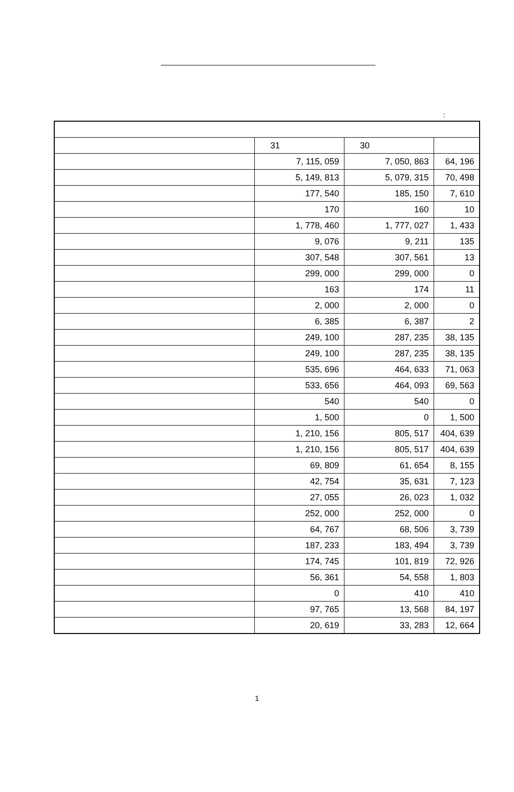:
| | 31 | 30 | |
| --- | --- | --- | --- |
| | 7, 115, 059 | 7, 050, 863 | 64, 196 |
| | 5, 149, 813 | 5, 079, 315 | 70, 498 |
| | 177, 540 | 185, 150 | 7, 610 |
| | 170 | 160 | 10 |
| | 1, 778, 460 | 1, 777, 027 | 1, 433 |
| | 9, 076 | 9, 211 | 135 |
| | 307, 548 | 307, 561 | 13 |
| | 299, 000 | 299, 000 | 0 |
| | 163 | 174 | 11 |
| | 2, 000 | 2, 000 | 0 |
| | 6, 385 | 6, 387 | 2 |
| | 249, 100 | 287, 235 | 38, 135 |
| | 249, 100 | 287, 235 | 38, 135 |
| | 535, 696 | 464, 633 | 71, 063 |
| | 533, 656 | 464, 093 | 69, 563 |
| | 540 | 540 | 0 |
| | 1, 500 | 0 | 1, 500 |
| | 1, 210, 156 | 805, 517 | 404, 639 |
| | 1, 210, 156 | 805, 517 | 404, 639 |
| | 69, 809 | 61, 654 | 8, 155 |
| | 42, 754 | 35, 631 | 7, 123 |
| | 27, 055 | 26, 023 | 1, 032 |
| | 252, 000 | 252, 000 | 0 |
| | 64, 767 | 68, 506 | 3, 739 |
| | 187, 233 | 183, 494 | 3, 739 |
| | 174, 745 | 101, 819 | 72, 926 |
| | 56, 361 | 54, 558 | 1, 803 |
| | 0 | 410 | 410 |
| | 97, 765 | 13, 568 | 84, 197 |
| | 20, 619 | 33, 283 | 12, 664 |
1